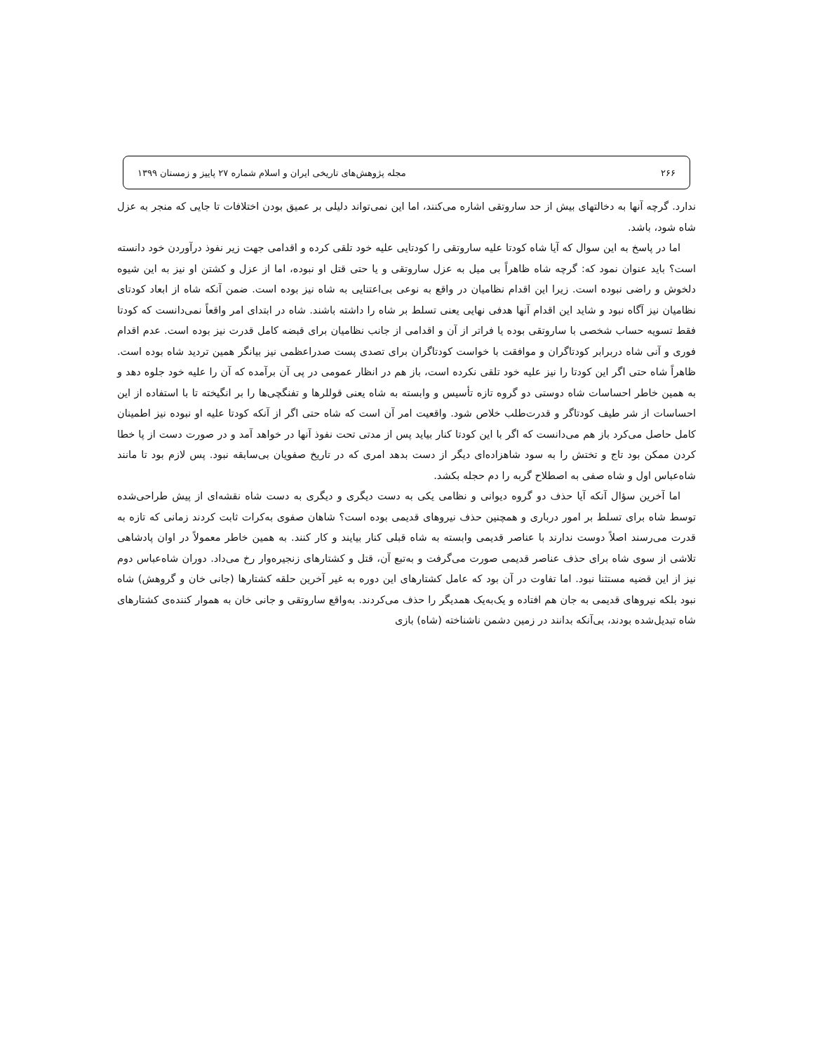۲۶۶ مجله پژوهش‌های تاریخی ایران و اسلام شماره ۲۷ پاییز و زمستان ۱۳۹۹
ندارد. گرچه آنها به دخالتهای بیش از حد ساروتقی اشاره می‌کنند، اما این نمی‌تواند دلیلی بر عمیق بودن اختلافات تا جایی که منجر به عزل شاه شود، باشد.
اما در پاسخ به این سوال که آیا شاه کودتا علیه ساروتقی را کودتایی علیه خود تلقی کرده و اقدامی جهت زیر نفوذ درآوردن خود دانسته است؟ باید عنوان نمود که: گرچه شاه ظاهراً بی میل به عزل ساروتقی و یا حتی قتل او نبوده، اما از عزل و کشتن او نیز به این شیوه دلخوش و راضی نبوده است. زیرا این اقدام نظامیان در واقع به نوعی بی‌اعتنایی به شاه نیز بوده است. ضمن آنکه شاه از ابعاد کودتای نظامیان نیز آگاه نبود و شاید این اقدام آنها هدفی نهایی یعنی تسلط بر شاه را داشته باشند. شاه در ابتدای امر واقعاً نمی‌دانست که کودتا فقط تسویه حساب شخصی با ساروتقی بوده یا فراتر از آن و اقدامی از جانب نظامیان برای قبضه کامل قدرت نیز بوده است. عدم اقدام فوری و آنی شاه دربرابر کودتاگران و موافقت با خواست کودتاگران برای تصدی پست صدراعظمی نیز بیانگر همین تردید شاه بوده است. ظاهراً شاه حتی اگر این کودتا را نیز علیه خود تلقی نکرده است، باز هم در انظار عمومی در پی آن برآمده که آن را علیه خود جلوه دهد و به همین خاطر احساسات شاه دوستی دو گروه تازه تأسیس و وابسته به شاه یعنی قوللرها و تفنگچی‌ها را بر انگیخته تا با استفاده از این احساسات از شر طیف کودتاگر و قدرت‌طلب خلاص شود. واقعیت امر آن است که شاه حتی اگر از آنکه کودتا علیه او نبوده نیز اطمینان کامل حاصل می‌کرد باز هم می‌دانست که اگر با این کودتا کنار بیاید پس از مدتی تحت نفوذ آنها در خواهد آمد و در صورت دست از پا خطا کردن ممکن بود تاج و تختش را به سود شاهزاده‌ای دیگر از دست بدهد امری که در تاریخ صفویان بی‌سابقه نبود. پس لازم بود تا مانند شاه‌عباس اول و شاه صفی به اصطلاح گربه را دم حجله بکشد.
اما آخرین سؤال آنکه آیا حذف دو گروه دیوانی و نظامی یکی به دست دیگری و دیگری به دست شاه نقشه‌ای از پیش طراحی‌شده توسط شاه برای تسلط بر امور درباری و همچنین حذف نیروهای قدیمی بوده است؟ شاهان صفوی به‌کرات ثابت کردند زمانی که تازه به قدرت می‌رسند اصلاً دوست ندارند با عناصر قدیمی وابسته به شاه قبلی کنار بیایند و کار کنند. به همین خاطر معمولاً در اوان پادشاهی تلاشی از سوی شاه برای حذف عناصر قدیمی صورت می‌گرفت و به‌تبع آن، قتل و کشتارهای زنجیره‌وار رخ می‌داد. دوران شاه‌عباس دوم نیز از این قضیه مستثنا نبود. اما تفاوت در آن بود که عامل کشتارهای این دوره به غیر آخرین حلقه کشتارها (جانی خان و گروهش) شاه نبود بلکه نیروهای قدیمی به جان هم افتاده و یک‌به‌یک همدیگر را حذف می‌کردند. به‌واقع ساروتقی و جانی خان به هموار کننده‌ی کشتارهای شاه تبدیل‌شده بودند، بی‌آنکه بدانند در زمین دشمن ناشناخته (شاه) بازی